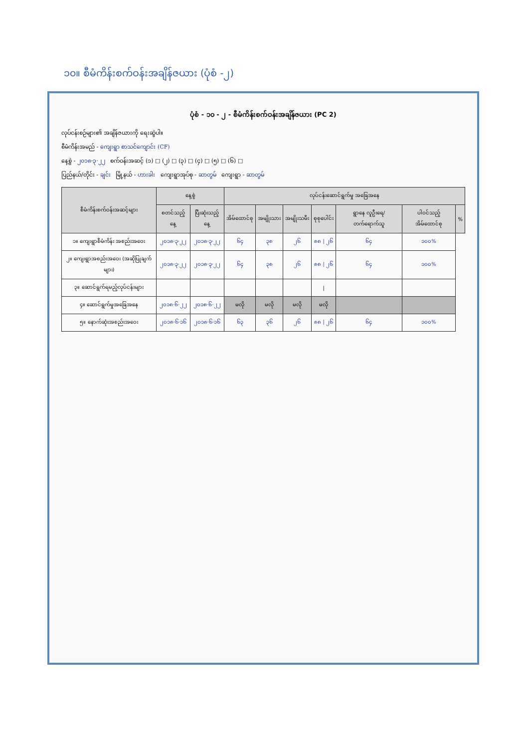၁၀။ စီမံကိန်းစက်ဝန်းအချိန်ဇယား (ပုံစံ -၂)
ပုံစံ - ၁၀ - ၂ - စီမံကိန်းစက်ဝန်းအချိန်ဇယား (PC 2)
လုပ်ငန်းစဉ်များ၏ အချိန်ဇယားကို ရေးဆွဲပါ။
စီမံကိန်းအမည် - ကျေးရွာ စာသင်ကျောင်း (CF)
နေ့စွဲ - ၂၀၁၈·၃·၂၂ စက်ဝန်းအဆင့် (၁) □ (၂) □ (၃) □ (၄) □ (၅) □ (၆) □
ပြည်နယ်/တိုင်း - ချင်း မြို့နယ် - ဟားခါး ကျေးရွာအုပ်စု - ဆာတွမ် ကျေးရွာ - ဆာတွမ်
| စီမံကိန်းစက်ဝန်းအဆင့်များ | နေ့စွဲ | | လုပ်ငန်းဆောင်ရွက်မှု အခြေအနေ | | | | | | |
| --- | --- | --- | --- | --- | --- | --- | --- | --- | --- |
| | စတင်သည့်နေ့ | ပြီးဆုံးသည့်နေ့ | အိမ်ထောင်စု | အမျိုးသား | အမျိုးသမီး | စုစုပေါင်း | ရွာနေ လူဦးရေ/ တက်ရောက်သူ | ပါဝင်သည့် အိမ်ထောင်စု | % |
| ၁။ ကျေးရွာစီမံကိန်း အစည်းအဝေး | ၂၀၁၈·၃·၂၂ | ၂၀၁၈·၃·၂၂ | ၆၄ | ၃၈ | ၂၆ | ၈၈ / ၂၆ | ၆၄ | ၁၀၀% | |
| ၂။ ကျေးရွာအစည်းအဝေး (အဆိုပြုချက်များ) | ၂၀၁၈·၃·၂၂ | ၂၀၁၈·၃·၂၂ | ၆၄ | ၃၈ | ၂၆ | ၈၈ / ၂၆ | ၆၄ | ၁၀၀% | |
| ၃။ ဆောင်ရွက်ရမည့်လုပ်ငန်းများ | | | | | | / | | | |
| ၄။ ဆောင်ရွက်မှုအခြေအနေ | ၂၀၁၈·၆·၂၂ | ၂၀၁၈·၆·၂၂ | မလို | မလို | မလို | မလို | | | |
| ၅။ နောက်ဆုံးအစည်းအဝေး | ၂၀၁၈·၆·၁၆ | ၂၀၁၈·၆·၁၆ | ၆၃ | ၃၆ | ၂၆ | ၈၈ / ၂၆ | ၆၄ | ၁၀၀% | |